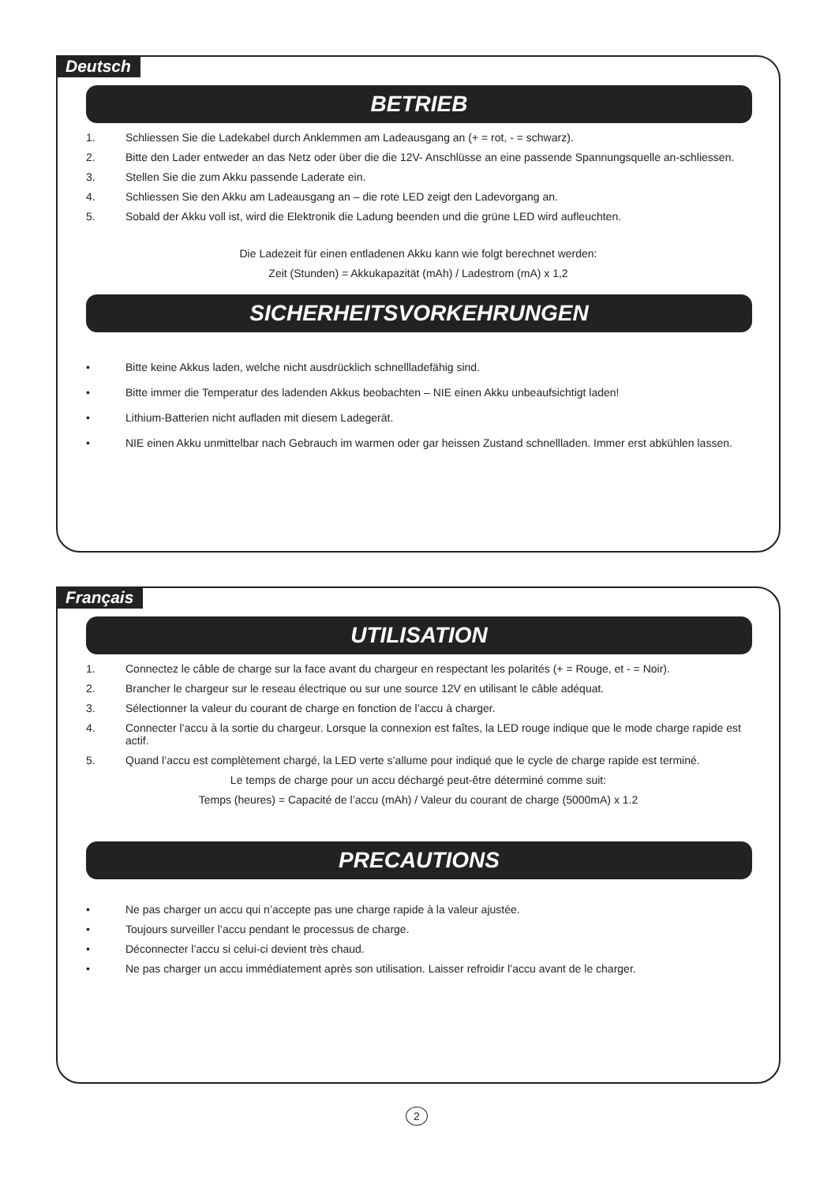Deutsch
BETRIEB
1. Schliessen Sie die Ladekabel durch Anklemmen am Ladeausgang an (+ = rot, - = schwarz).
2. Bitte den Lader entweder an das Netz oder über die die 12V- Anschlüsse an eine passende Spannungsquelle an-schliessen.
3. Stellen Sie die zum Akku passende Laderate ein.
4. Schliessen Sie den Akku am Ladeausgang an – die rote LED zeigt den Ladevorgang an.
5. Sobald der Akku voll ist, wird die Elektronik die Ladung beenden und die grüne LED wird aufleuchten.
Die Ladezeit für einen entladenen Akku kann wie folgt berechnet werden:
Zeit (Stunden) = Akkukapazität (mAh) / Ladestrom (mA) x 1,2
SICHERHEITSVORKEHRUNGEN
• Bitte keine Akkus laden, welche nicht ausdrücklich schnellladefähig sind.
• Bitte immer die Temperatur des ladenden Akkus beobachten – NIE einen Akku unbeaufsichtigt laden!
• Lithium-Batterien nicht aufladen mit diesem Ladegerät.
• NIE einen Akku unmittelbar nach Gebrauch im warmen oder gar heissen Zustand schnellladen. Immer erst abkühlen lassen.
Français
UTILISATION
1. Connectez le câble de charge sur la face avant du chargeur en respectant les polarités (+ = Rouge, et - = Noir).
2. Brancher le chargeur sur le reseau électrique ou sur une source 12V en utilisant le câble adéquat.
3. Sélectionner la valeur du courant de charge en fonction de l’accu à charger.
4. Connecter l’accu à la sortie du chargeur. Lorsque la connexion est faîtes, la LED rouge indique que le mode charge rapide est actif.
5. Quand l’accu est complètement chargé, la LED verte s’allume pour indiqué que le cycle de charge rapide est terminé.
Le temps de charge pour un accu déchargé peut-être déterminé comme suit:
Temps (heures) = Capacité de l’accu (mAh) / Valeur du courant de charge (5000mA) x 1.2
PRECAUTIONS
• Ne pas charger un accu qui n’accepte pas une charge rapide à la valeur ajustée.
• Toujours surveiller l’accu pendant le processus de charge.
• Déconnecter l’accu si celui-ci devient très chaud.
• Ne pas charger un accu immédiatement après son utilisation. Laisser refroidir l’accu avant de le charger.
2